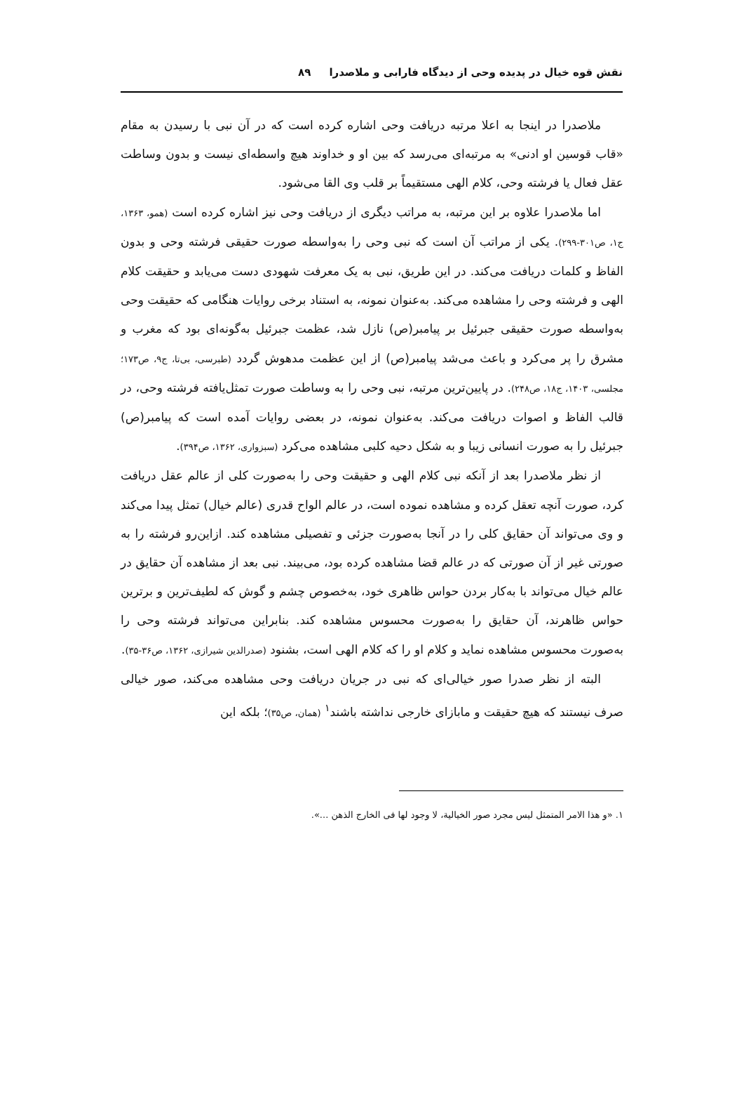نقش قوه خیال در پدیده وحی از دیدگاه فارابی و ملاصدرا ۸۹
ملاصدرا در اینجا به اعلا مرتبه دریافت وحی اشاره کرده است که در آن نبی با رسیدن به مقام «قاب قوسین او ادنی» به مرتبه‌ای می‌رسد که بین او و خداوند هیچ واسطه‌ای نیست و بدون وساطت عقل فعال یا فرشته وحی، کلام الهی مستقیماً بر قلب وی القا می‌شود.
اما ملاصدرا علاوه بر این مرتبه، به مراتب دیگری از دریافت وحی نیز اشاره کرده است (همو، ۱۳۶۳، ج۱، ص۳۰۱-۲۹۹). یکی از مراتب آن است که نبی وحی را به‌واسطه صورت حقیقی فرشته وحی و بدون الفاظ و کلمات دریافت می‌کند. در این طریق، نبی به یک معرفت شهودی دست می‌یابد و حقیقت کلام الهی و فرشته وحی را مشاهده می‌کند. به‌عنوان نمونه، به استناد برخی روایات هنگامی که حقیقت وحی به‌واسطه صورت حقیقی جبرئیل بر پیامبر(ص) نازل شد، عظمت جبرئیل به‌گونه‌ای بود که مغرب و مشرق را پر می‌کرد و باعث می‌شد پیامبر(ص) از این عظمت مدهوش گردد (طبرسی، بی‌تا، ج۹، ص۱۷۳؛ مجلسی، ۱۴۰۳، ج۱۸، ص۲۴۸). در پایین‌ترین مرتبه، نبی وحی را به وساطت صورت تمثل‌یافته فرشته وحی، در قالب الفاظ و اصوات دریافت می‌کند. به‌عنوان نمونه، در بعضی روایات آمده است که پیامبر(ص) جبرئیل را به صورت انسانی زیبا و به شکل دحیه کلبی مشاهده می‌کرد (سبزواری، ۱۳۶۲، ص۳۹۴).
از نظر ملاصدرا بعد از آنکه نبی کلام الهی و حقیقت وحی را به‌صورت کلی از عالم عقل دریافت کرد، صورت آنچه تعقل کرده و مشاهده نموده است، در عالم الواح قدری (عالم خیال) تمثل پیدا می‌کند و وی می‌تواند آن حقایق کلی را در آنجا به‌صورت جزئی و تفصیلی مشاهده کند. ازاین‌رو فرشته را به صورتی غیر از آن صورتی که در عالم قضا مشاهده کرده بود، می‌بیند. نبی بعد از مشاهده آن حقایق در عالم خیال می‌تواند با به‌کار بردن حواس ظاهری خود، به‌خصوص چشم و گوش که لطیف‌ترین و برترین حواس ظاهرند، آن حقایق را به‌صورت محسوس مشاهده کند. بنابراین می‌تواند فرشته وحی را به‌صورت محسوس مشاهده نماید و کلام او را که کلام الهی است، بشنود (صدرالدین شیرازی، ۱۳۶۲، ص۳۶-۳۵).
البته از نظر صدرا صور خیالی‌ای که نبی در جریان دریافت وحی مشاهده می‌کند، صور خیالی صرف نیستند که هیچ حقیقت و مابازای خارجی نداشته باشند<sup>۱</sup> (همان، ص۳۵)؛ بلکه این
۱. «و هذا الامر المتمثل لیس مجرد صور الخیالیة، لا وجود لها فی الخارج الذهن ...».